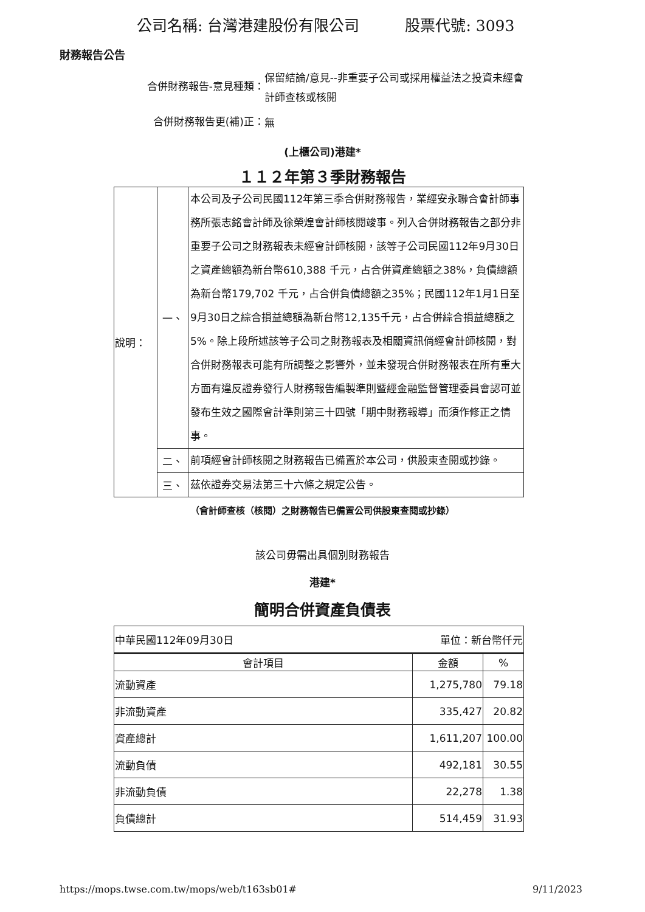公司名稱: 台灣港建股份有限公司 股票代號: 3093
財務報告公告
合併財務報告-意見種類：
保留結論/意見--非重要子公司或採用權益法之投資未經會計師查核或核閱
合併財務報告更(補)正：
無
(上櫃公司)港建*
１１２年第３季財務報告
| 說明： | 一、 | 本公司及子公司民國112年第三季合併財務報告，業經安永聯合會計師事務所張志銘會計師及徐榮煌會計師核閱竣事。列入合併財務報告之部分非重要子公司之財務報表未經會計師核閱，該等子公司民國112年9月30日之資產總額為新台幣610,388 千元，占合併資產總額之38%，負債總額為新台幣179,702 千元，占合併負債總額之35%；民國112年1月1日至9月30日之綜合損益總額為新台幣12,135千元，占合併綜合損益總額之5%。除上段所述該等子公司之財務報表及相關資訊倘經會計師核閱，對合併財務報表可能有所調整之影響外，並未發現合併財務報表在所有重大方面有違反證券發行人財務報告編製準則暨經金融監督管理委員會認可並發布生效之國際會計準則第三十四號「期中財務報導」而須作修正之情事。 |
| | 二、 | 前項經會計師核閱之財務報告已備置於本公司，供股東查閱或抄錄。 |
| | 三、 | 茲依證券交易法第三十六條之規定公告。 |
（會計師查核（核閱）之財務報告已備置公司供股東查閱或抄錄）
該公司毋需出具個別財務報告
港建*
簡明合併資產負債表
| 中華民國112年09月30日 單位：新台幣仟元 | | |
| 會計項目 | 金額 | % |
| 流動資產 | 1,275,780 | 79.18 |
| 非流動資產 | 335,427 | 20.82 |
| 資產總計 | 1,611,207 | 100.00 |
| 流動負債 | 492,181 | 30.55 |
| 非流動負債 | 22,278 | 1.38 |
| 負債總計 | 514,459 | 31.93 |
https://mops.twse.com.tw/mops/web/t163sb01# 9/11/2023